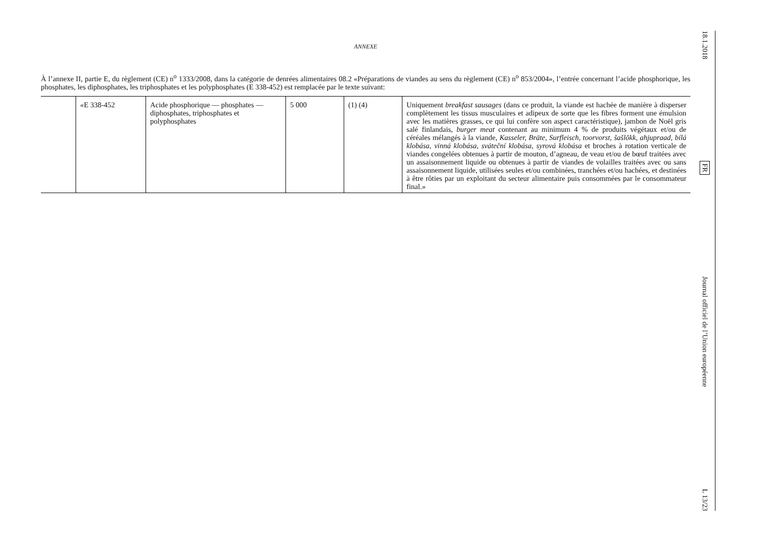ANNEXE
À l’annexe II, partie E, du règlement (CE) n<sup>o</sup> 1333/2008, dans la catégorie de denrées alimentaires 08.2 «Préparations de viandes au sens du règlement (CE) n<sup>o</sup> 853/2004», l’entrée concernant l’acide phosphorique, les phosphates, les diphosphates, les triphosphates et les polyphosphates (E 338-452) est remplacée par le texte suivant:
| | «E 338-452 | Acide phosphorique — phosphates — diphosphates, triphosphates et polyphosphates | 5 000 | (1) (4) | Uniquement breakfast sausages (dans ce produit, la viande est hachée de manière à disperser complètement les tissus musculaires et adipeux de sorte que les fibres forment une émulsion avec les matières grasses, ce qui lui confère son aspect caractéristique), jambon de Noël gris salé finlandais, burger meat contenant au minimum 4 % de produits végétaux et/ou de céréales mélangés à la viande, Kasseler, Bräte, Surfleisch, toorvorst, šašlõkk, ahjupraad, bílá klobása, vinná klobása, sváteční klobása, syrová klobása et broches à rotation verticale de viandes congelées obtenues à partir de mouton, d’agneau, de veau et/ou de bœuf traitées avec un assaisonnement liquide ou obtenues à partir de viandes de volailles traitées avec ou sans assaisonnement liquide, utilisées seules et/ou combinées, tranchées et/ou hachées, et destinées à être rôties par un exploitant du secteur alimentaire puis consommées par le consommateur final.» |
18.1.2018
FR
Journal officiel de l’Union européenne
L 13/23